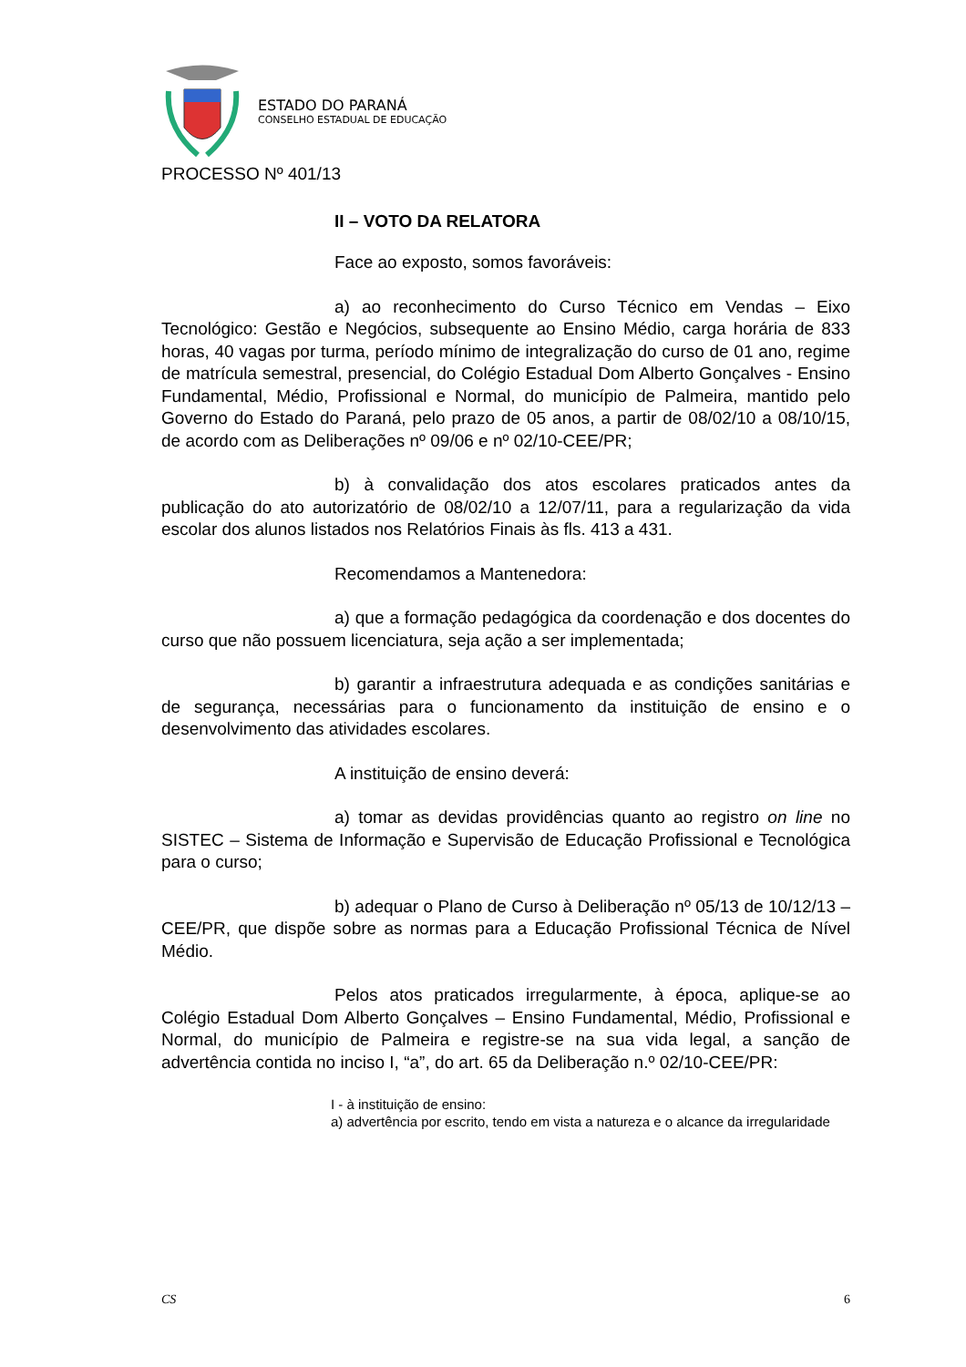ESTADO DO PARANÁ
CONSELHO ESTADUAL DE EDUCAÇÃO
PROCESSO Nº 401/13
II – VOTO DA RELATORA
Face ao exposto, somos favoráveis:
a) ao reconhecimento do Curso Técnico em Vendas – Eixo Tecnológico: Gestão e Negócios, subsequente ao Ensino Médio, carga horária de 833 horas, 40 vagas por turma, período mínimo de integralização do curso de 01 ano, regime de matrícula semestral, presencial, do Colégio Estadual Dom Alberto Gonçalves - Ensino Fundamental, Médio, Profissional e Normal, do município de Palmeira, mantido pelo Governo do Estado do Paraná, pelo prazo de 05 anos, a partir de 08/02/10 a 08/10/15, de acordo com as Deliberações nº 09/06 e nº 02/10-CEE/PR;
b) à convalidação dos atos escolares praticados antes da publicação do ato autorizatório de 08/02/10 a 12/07/11, para a regularização da vida escolar dos alunos listados nos Relatórios Finais às fls. 413 a 431.
Recomendamos a Mantenedora:
a) que a formação pedagógica da coordenação e dos docentes do curso que não possuem licenciatura, seja ação a ser implementada;
b) garantir a infraestrutura adequada e as condições sanitárias e de segurança, necessárias para o funcionamento da instituição de ensino e o desenvolvimento das atividades escolares.
A instituição de ensino deverá:
a) tomar as devidas providências quanto ao registro on line no SISTEC – Sistema de Informação e Supervisão de Educação Profissional e Tecnológica para o curso;
b) adequar o Plano de Curso à Deliberação nº 05/13 de 10/12/13 – CEE/PR, que dispõe sobre as normas para a Educação Profissional Técnica de Nível Médio.
Pelos atos praticados irregularmente, à época, aplique-se ao Colégio Estadual Dom Alberto Gonçalves – Ensino Fundamental, Médio, Profissional e Normal, do município de Palmeira e registre-se na sua vida legal, a sanção de advertência contida no inciso I, “a”, do art. 65 da Deliberação n.º 02/10-CEE/PR:
I - à instituição de ensino:
a) advertência por escrito, tendo em vista a natureza e o alcance da irregularidade
CS 6